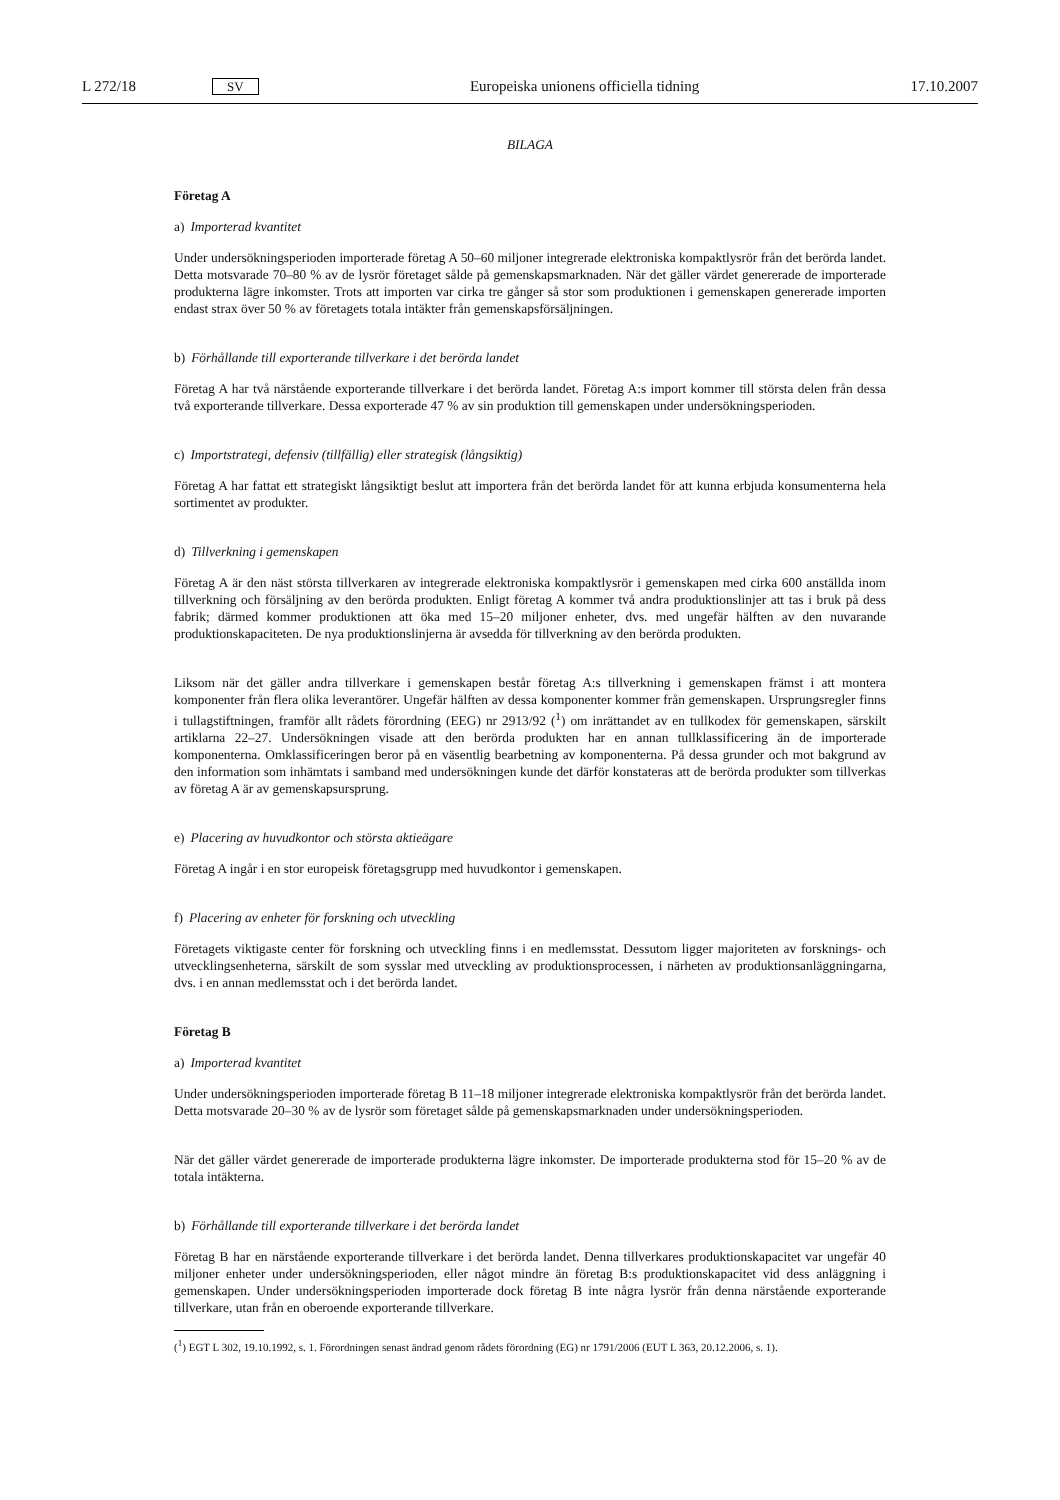L 272/18 SV Europeiska unionens officiella tidning 17.10.2007
BILAGA
Företag A
a) Importerad kvantitet
Under undersökningsperioden importerade företag A 50–60 miljoner integrerade elektroniska kompaktlysrör från det berörda landet. Detta motsvarade 70–80 % av de lysrör företaget sålde på gemenskapsmarknaden. När det gäller värdet genererade de importerade produkterna lägre inkomster. Trots att importen var cirka tre gånger så stor som produktionen i gemenskapen genererade importen endast strax över 50 % av företagets totala intäkter från gemenskapsförsäljningen.
b) Förhållande till exporterande tillverkare i det berörda landet
Företag A har två närstående exporterande tillverkare i det berörda landet. Företag A:s import kommer till största delen från dessa två exporterande tillverkare. Dessa exporterade 47 % av sin produktion till gemenskapen under undersökningsperioden.
c) Importstrategi, defensiv (tillfällig) eller strategisk (långsiktig)
Företag A har fattat ett strategiskt långsiktigt beslut att importera från det berörda landet för att kunna erbjuda konsumenterna hela sortimentet av produkter.
d) Tillverkning i gemenskapen
Företag A är den näst största tillverkaren av integrerade elektroniska kompaktlysrör i gemenskapen med cirka 600 anställda inom tillverkning och försäljning av den berörda produkten. Enligt företag A kommer två andra produktionslinjer att tas i bruk på dess fabrik; därmed kommer produktionen att öka med 15–20 miljoner enheter, dvs. med ungefär hälften av den nuvarande produktionskapaciteten. De nya produktionslinjerna är avsedda för tillverkning av den berörda produkten.
Liksom när det gäller andra tillverkare i gemenskapen består företag A:s tillverkning i gemenskapen främst i att montera komponenter från flera olika leverantörer. Ungefär hälften av dessa komponenter kommer från gemenskapen. Ursprungsregler finns i tullagstiftningen, framför allt rådets förordning (EEG) nr 2913/92 (<sup>1</sup>) om inrättandet av en tullkodex för gemenskapen, särskilt artiklarna 22–27. Undersökningen visade att den berörda produkten har en annan tullklassificering än de importerade komponenterna. Omklassificeringen beror på en väsentlig bearbetning av komponenterna. På dessa grunder och mot bakgrund av den information som inhämtats i samband med undersökningen kunde det därför konstateras att de berörda produkter som tillverkas av företag A är av gemenskapsursprung.
e) Placering av huvudkontor och största aktieägare
Företag A ingår i en stor europeisk företagsgrupp med huvudkontor i gemenskapen.
f) Placering av enheter för forskning och utveckling
Företagets viktigaste center för forskning och utveckling finns i en medlemsstat. Dessutom ligger majoriteten av forsknings- och utvecklingsenheterna, särskilt de som sysslar med utveckling av produktionsprocessen, i närheten av produktionsanläggningarna, dvs. i en annan medlemsstat och i det berörda landet.
Företag B
a) Importerad kvantitet
Under undersökningsperioden importerade företag B 11–18 miljoner integrerade elektroniska kompaktlysrör från det berörda landet. Detta motsvarade 20–30 % av de lysrör som företaget sålde på gemenskapsmarknaden under undersökningsperioden.
När det gäller värdet genererade de importerade produkterna lägre inkomster. De importerade produkterna stod för 15–20 % av de totala intäkterna.
b) Förhållande till exporterande tillverkare i det berörda landet
Företag B har en närstående exporterande tillverkare i det berörda landet. Denna tillverkares produktionskapacitet var ungefär 40 miljoner enheter under undersökningsperioden, eller något mindre än företag B:s produktionskapacitet vid dess anläggning i gemenskapen. Under undersökningsperioden importerade dock företag B inte några lysrör från denna närstående exporterande tillverkare, utan från en oberoende exporterande tillverkare.
(<sup>1</sup>) EGT L 302, 19.10.1992, s. 1. Förordningen senast ändrad genom rådets förordning (EG) nr 1791/2006 (EUT L 363, 20.12.2006, s. 1).